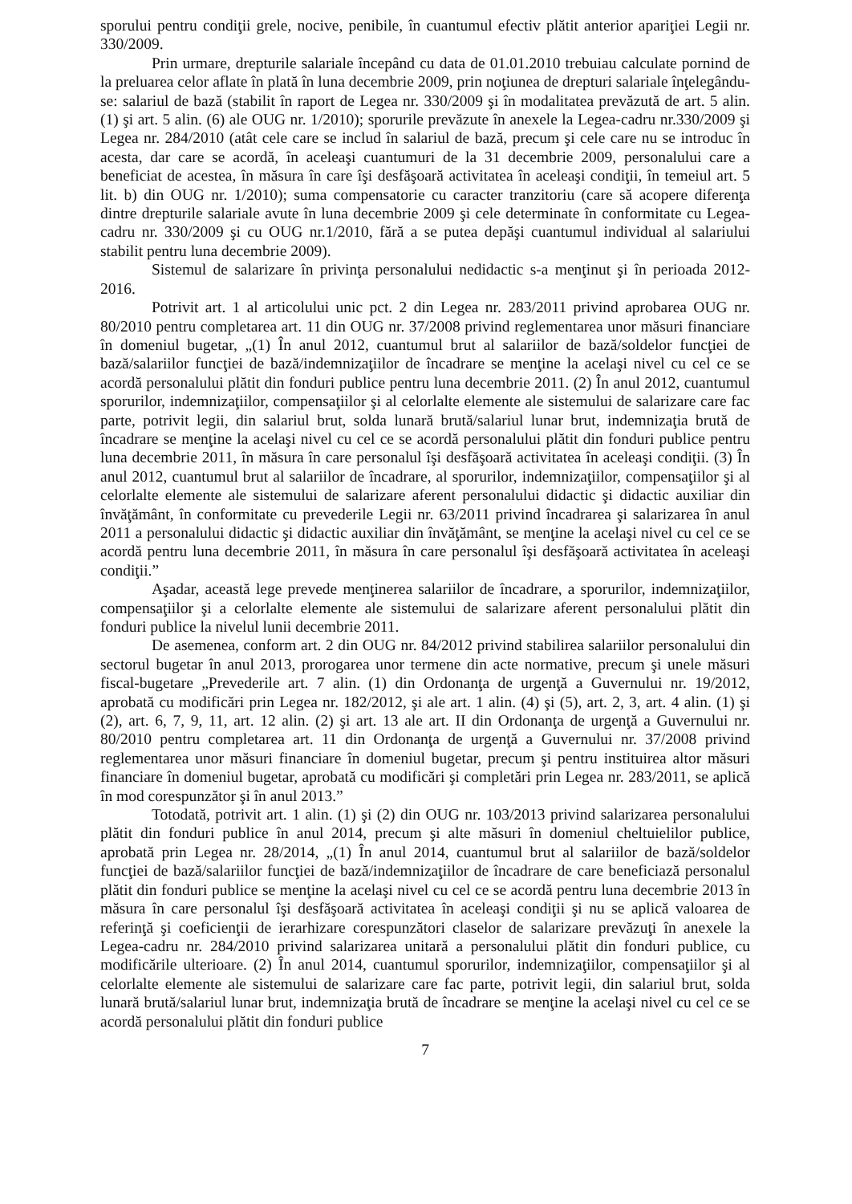sporului pentru condiţii grele, nocive, penibile, în cuantumul efectiv plătit anterior apariţiei Legii nr. 330/2009.
Prin urmare, drepturile salariale începând cu data de 01.01.2010 trebuiau calculate pornind de la preluarea celor aflate în plată în luna decembrie 2009, prin noţiunea de drepturi salariale înţelegându-se: salariul de bază (stabilit în raport de Legea nr. 330/2009 şi în modalitatea prevăzută de art. 5 alin. (1) şi art. 5 alin. (6) ale OUG nr. 1/2010); sporurile prevăzute în anexele la Legea-cadru nr.330/2009 şi Legea nr. 284/2010 (atât cele care se includ în salariul de bază, precum şi cele care nu se introduc în acesta, dar care se acordă, în aceleaşi cuantumuri de la 31 decembrie 2009, personalului care a beneficiat de acestea, în măsura în care îşi desfăşoară activitatea în aceleaşi condiţii, în temeiul art. 5 lit. b) din OUG nr. 1/2010); suma compensatorie cu caracter tranzitoriu (care să acopere diferenţa dintre drepturile salariale avute în luna decembrie 2009 şi cele determinate în conformitate cu Legea-cadru nr. 330/2009 şi cu OUG nr.1/2010, fără a se putea depăşi cuantumul individual al salariului stabilit pentru luna decembrie 2009).
Sistemul de salarizare în privinţa personalului nedidactic s-a menţinut şi în perioada 2012-2016.
Potrivit art. 1 al articolului unic pct. 2 din Legea nr. 283/2011 privind aprobarea OUG nr. 80/2010 pentru completarea art. 11 din OUG nr. 37/2008 privind reglementarea unor măsuri financiare în domeniul bugetar, „(1) În anul 2012, cuantumul brut al salariilor de bază/soldelor funcţiei de bază/salariilor funcţiei de bază/indemnizaţiilor de încadrare se menţine la acelaşi nivel cu cel ce se acordă personalului plătit din fonduri publice pentru luna decembrie 2011. (2) În anul 2012, cuantumul sporurilor, indemnizaţiilor, compensaţiilor şi al celorlalte elemente ale sistemului de salarizare care fac parte, potrivit legii, din salariul brut, solda lunară brută/salariul lunar brut, indemnizaţia brută de încadrare se menţine la acelaşi nivel cu cel ce se acordă personalului plătit din fonduri publice pentru luna decembrie 2011, în măsura în care personalul îşi desfăşoară activitatea în aceleaşi condiţii. (3) În anul 2012, cuantumul brut al salariilor de încadrare, al sporurilor, indemnizaţiilor, compensaţiilor şi al celorlalte elemente ale sistemului de salarizare aferent personalului didactic şi didactic auxiliar din învăţământ, în conformitate cu prevederile Legii nr. 63/2011 privind încadrarea şi salarizarea în anul 2011 a personalului didactic şi didactic auxiliar din învăţământ, se menţine la acelaşi nivel cu cel ce se acordă pentru luna decembrie 2011, în măsura în care personalul îşi desfăşoară activitatea în aceleaşi condiţii.”
Aşadar, această lege prevede menţinerea salariilor de încadrare, a sporurilor, indemnizaţiilor, compensaţiilor şi a celorlalte elemente ale sistemului de salarizare aferent personalului plătit din fonduri publice la nivelul lunii decembrie 2011.
De asemenea, conform art. 2 din OUG nr. 84/2012 privind stabilirea salariilor personalului din sectorul bugetar în anul 2013, prorogarea unor termene din acte normative, precum şi unele măsuri fiscal-bugetare „Prevederile art. 7 alin. (1) din Ordonanţa de urgenţă a Guvernului nr. 19/2012, aprobată cu modificări prin Legea nr. 182/2012, şi ale art. 1 alin. (4) şi (5), art. 2, 3, art. 4 alin. (1) şi (2), art. 6, 7, 9, 11, art. 12 alin. (2) şi art. 13 ale art. II din Ordonanţa de urgenţă a Guvernului nr. 80/2010 pentru completarea art. 11 din Ordonanţa de urgenţă a Guvernului nr. 37/2008 privind reglementarea unor măsuri financiare în domeniul bugetar, precum şi pentru instituirea altor măsuri financiare în domeniul bugetar, aprobată cu modificări şi completări prin Legea nr. 283/2011, se aplică în mod corespunzător şi în anul 2013.”
Totodată, potrivit art. 1 alin. (1) şi (2) din OUG nr. 103/2013 privind salarizarea personalului plătit din fonduri publice în anul 2014, precum şi alte măsuri în domeniul cheltuielilor publice, aprobată prin Legea nr. 28/2014, „(1) În anul 2014, cuantumul brut al salariilor de bază/soldelor funcţiei de bază/salariilor funcţiei de bază/indemnizaţiilor de încadrare de care beneficiază personalul plătit din fonduri publice se menţine la acelaşi nivel cu cel ce se acordă pentru luna decembrie 2013 în măsura în care personalul îşi desfăşoară activitatea în aceleaşi condiţii şi nu se aplică valoarea de referinţă şi coeficienţii de ierarhizare corespunzători claselor de salarizare prevăzuţi în anexele la Legea-cadru nr. 284/2010 privind salarizarea unitară a personalului plătit din fonduri publice, cu modificările ulterioare. (2) În anul 2014, cuantumul sporurilor, indemnizaţiilor, compensaţiilor şi al celorlalte elemente ale sistemului de salarizare care fac parte, potrivit legii, din salariul brut, solda lunară brută/salariul lunar brut, indemnizaţia brută de încadrare se menţine la acelaşi nivel cu cel ce se acordă personalului plătit din fonduri publice
7